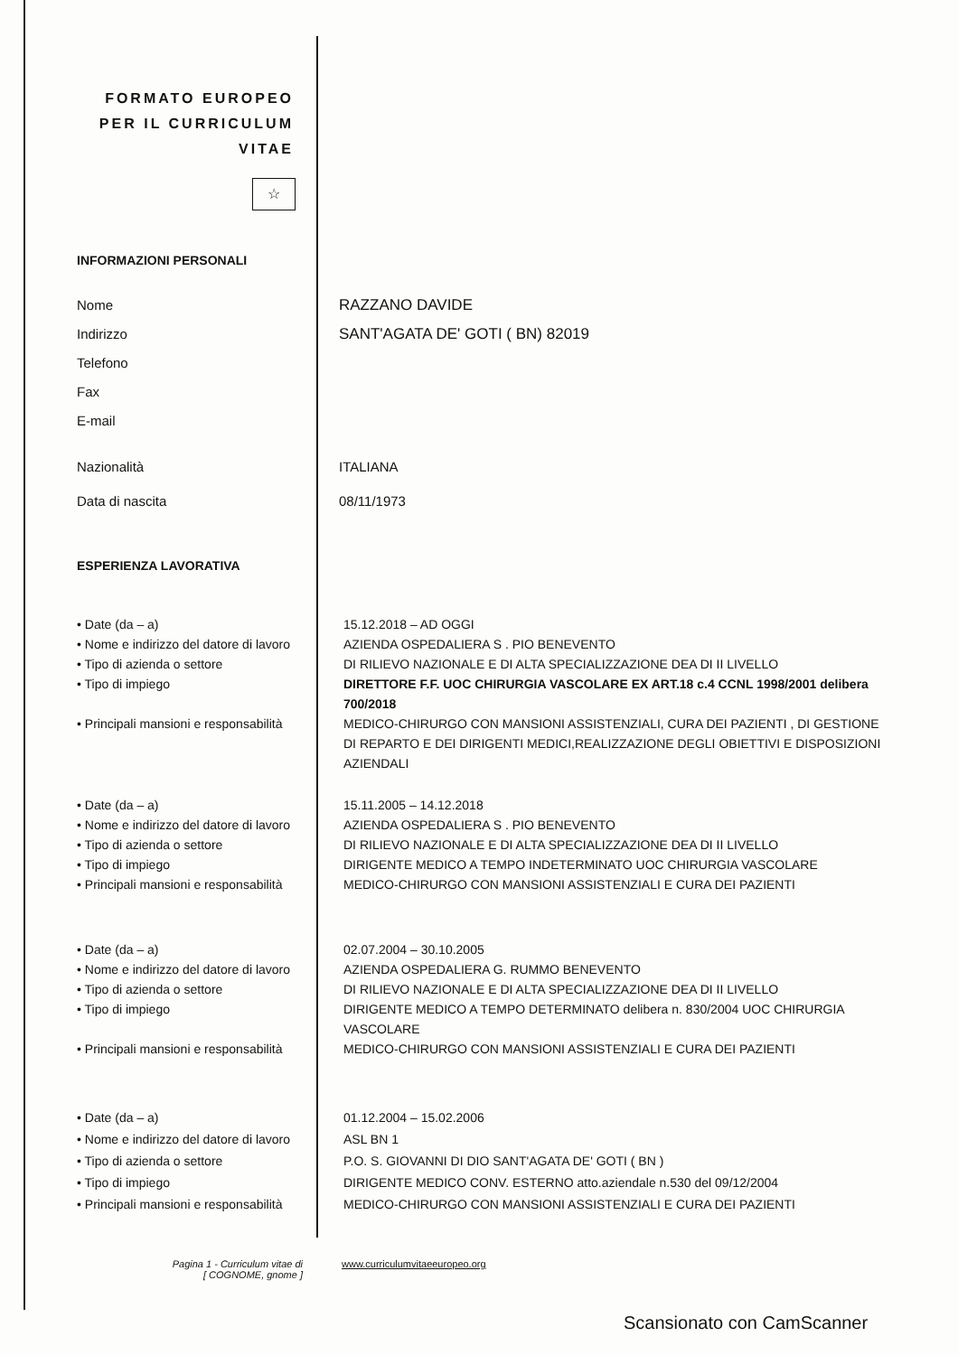FORMATO EUROPEO PER IL CURRICULUM VITAE
☆
INFORMAZIONI PERSONALI
Nome
Indirizzo
Telefono
Fax
E-mail
RAZZANO DAVIDE
SANT'AGATA DE' GOTI ( BN) 82019
Nazionalità ITALIANA
Data di nascita 08/11/1973
ESPERIENZA LAVORATIVA
• Date (da – a)
• Nome e indirizzo del datore di lavoro
• Tipo di azienda o settore
• Tipo di impiego
• Principali mansioni e responsabilità
15.12.2018 – AD OGGI
AZIENDA OSPEDALIERA S . PIO BENEVENTO
DI RILIEVO NAZIONALE E DI ALTA SPECIALIZZAZIONE DEA DI II LIVELLO
DIRETTORE F.F. UOC CHIRURGIA VASCOLARE EX ART.18 c.4 CCNL 1998/2001 delibera 700/2018
MEDICO-CHIRURGO CON MANSIONI ASSISTENZIALI, CURA DEI PAZIENTI , DI GESTIONE DI REPARTO E DEI DIRIGENTI MEDICI,REALIZZAZIONE DEGLI OBIETTIVI E DISPOSIZIONI AZIENDALI
• Date (da – a)
• Nome e indirizzo del datore di lavoro
• Tipo di azienda o settore
• Tipo di impiego
• Principali mansioni e responsabilità
15.11.2005 – 14.12.2018
AZIENDA OSPEDALIERA S . PIO BENEVENTO
DI RILIEVO NAZIONALE E DI ALTA SPECIALIZZAZIONE DEA DI II LIVELLO
DIRIGENTE MEDICO A TEMPO INDETERMINATO UOC CHIRURGIA VASCOLARE
MEDICO-CHIRURGO CON MANSIONI ASSISTENZIALI E CURA DEI PAZIENTI
• Date (da – a)
• Nome e indirizzo del datore di lavoro
• Tipo di azienda o settore
• Tipo di impiego
• Principali mansioni e responsabilità
02.07.2004 – 30.10.2005
AZIENDA OSPEDALIERA G. RUMMO BENEVENTO
DI RILIEVO NAZIONALE E DI ALTA SPECIALIZZAZIONE DEA DI II LIVELLO
DIRIGENTE MEDICO A TEMPO DETERMINATO delibera n. 830/2004 UOC CHIRURGIA VASCOLARE
MEDICO-CHIRURGO CON MANSIONI ASSISTENZIALI E CURA DEI PAZIENTI
• Date (da – a)
• Nome e indirizzo del datore di lavoro
• Tipo di azienda o settore
• Tipo di impiego
• Principali mansioni e responsabilità
01.12.2004 – 15.02.2006
ASL BN 1
P.O. S. GIOVANNI DI DIO SANT'AGATA DE' GOTI ( BN )
DIRIGENTE MEDICO CONV. ESTERNO atto.aziendale n.530 del 09/12/2004
MEDICO-CHIRURGO CON MANSIONI ASSISTENZIALI E CURA DEI PAZIENTI
Pagina 1 - Curriculum vitae di
[ COGNOME, gnome ]
www.curriculumvitaeeuropeo.org
Scansionato con CamScanner